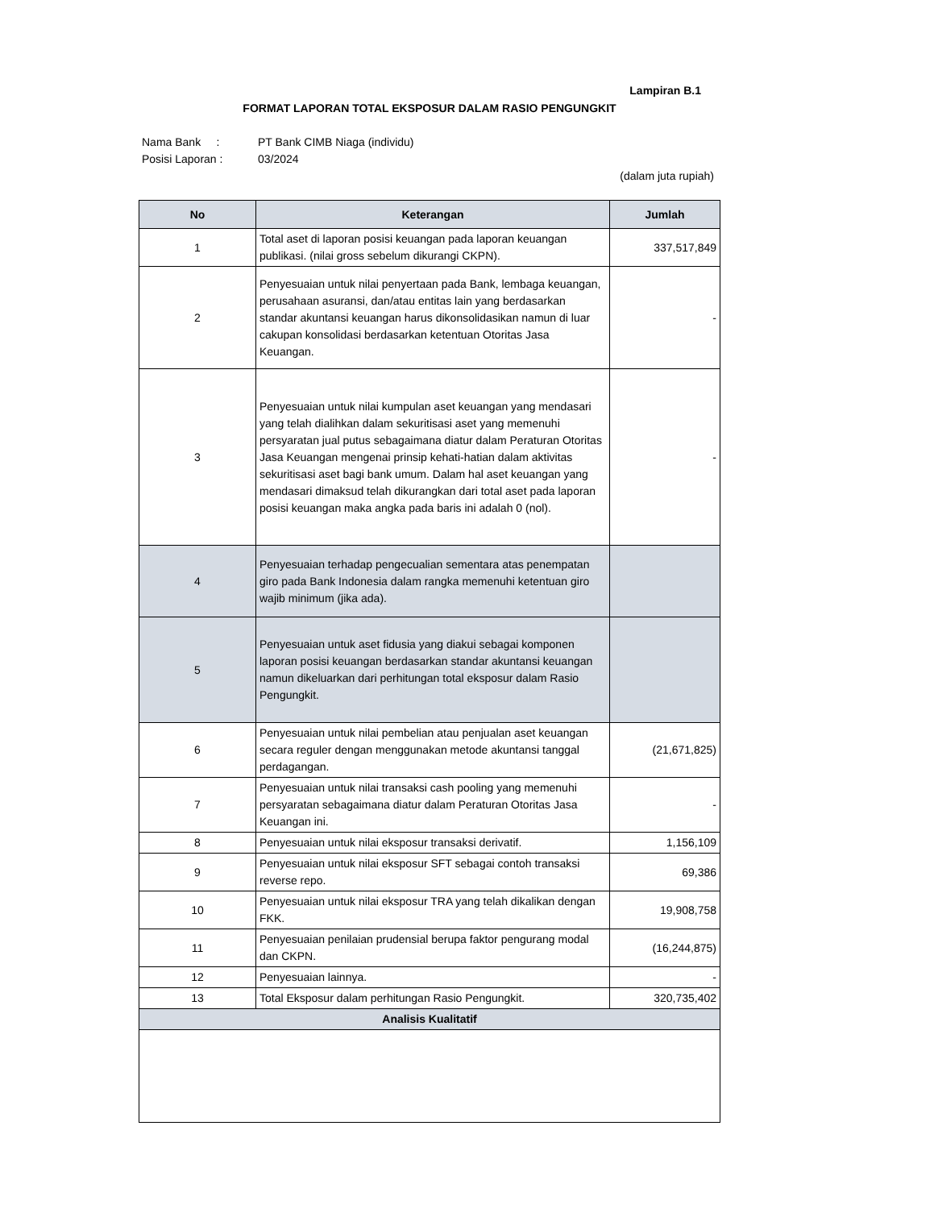Lampiran B.1
FORMAT LAPORAN TOTAL EKSPOSUR DALAM RASIO PENGUNGKIT
Nama Bank : PT Bank CIMB Niaga (individu)
Posisi Laporan : 03/2024
(dalam juta rupiah)
| No | Keterangan | Jumlah |
| --- | --- | --- |
| 1 | Total aset di laporan posisi keuangan pada laporan keuangan publikasi. (nilai gross sebelum dikurangi CKPN). | 337,517,849 |
| 2 | Penyesuaian untuk nilai penyertaan pada Bank, lembaga keuangan, perusahaan asuransi, dan/atau entitas lain yang berdasarkan standar akuntansi keuangan harus dikonsolidasikan namun di luar cakupan konsolidasi berdasarkan ketentuan Otoritas Jasa Keuangan. | - |
| 3 | Penyesuaian untuk nilai kumpulan aset keuangan yang mendasari yang telah dialihkan dalam sekuritisasi aset yang memenuhi persyaratan jual putus sebagaimana diatur dalam Peraturan Otoritas Jasa Keuangan mengenai prinsip kehati-hatian dalam aktivitas sekuritisasi aset bagi bank umum. Dalam hal aset keuangan yang mendasari dimaksud telah dikurangkan dari total aset pada laporan posisi keuangan maka angka pada baris ini adalah 0 (nol). | - |
| 4 | Penyesuaian terhadap pengecualian sementara atas penempatan giro pada Bank Indonesia dalam rangka memenuhi ketentuan giro wajib minimum (jika ada). | |
| 5 | Penyesuaian untuk aset fidusia yang diakui sebagai komponen laporan posisi keuangan berdasarkan standar akuntansi keuangan namun dikeluarkan dari perhitungan total eksposur dalam Rasio Pengungkit. | |
| 6 | Penyesuaian untuk nilai pembelian atau penjualan aset keuangan secara reguler dengan menggunakan metode akuntansi tanggal perdagangan. | (21,671,825) |
| 7 | Penyesuaian untuk nilai transaksi cash pooling yang memenuhi persyaratan sebagaimana diatur dalam Peraturan Otoritas Jasa Keuangan ini. | - |
| 8 | Penyesuaian untuk nilai eksposur transaksi derivatif. | 1,156,109 |
| 9 | Penyesuaian untuk nilai eksposur SFT sebagai contoh transaksi reverse repo. | 69,386 |
| 10 | Penyesuaian untuk nilai eksposur TRA yang telah dikalikan dengan FKK. | 19,908,758 |
| 11 | Penyesuaian penilaian prudensial berupa faktor pengurang modal dan CKPN. | (16,244,875) |
| 12 | Penyesuaian lainnya. | - |
| 13 | Total Eksposur dalam perhitungan Rasio Pengungkit. | 320,735,402 |
| Analisis Kualitatif | | |